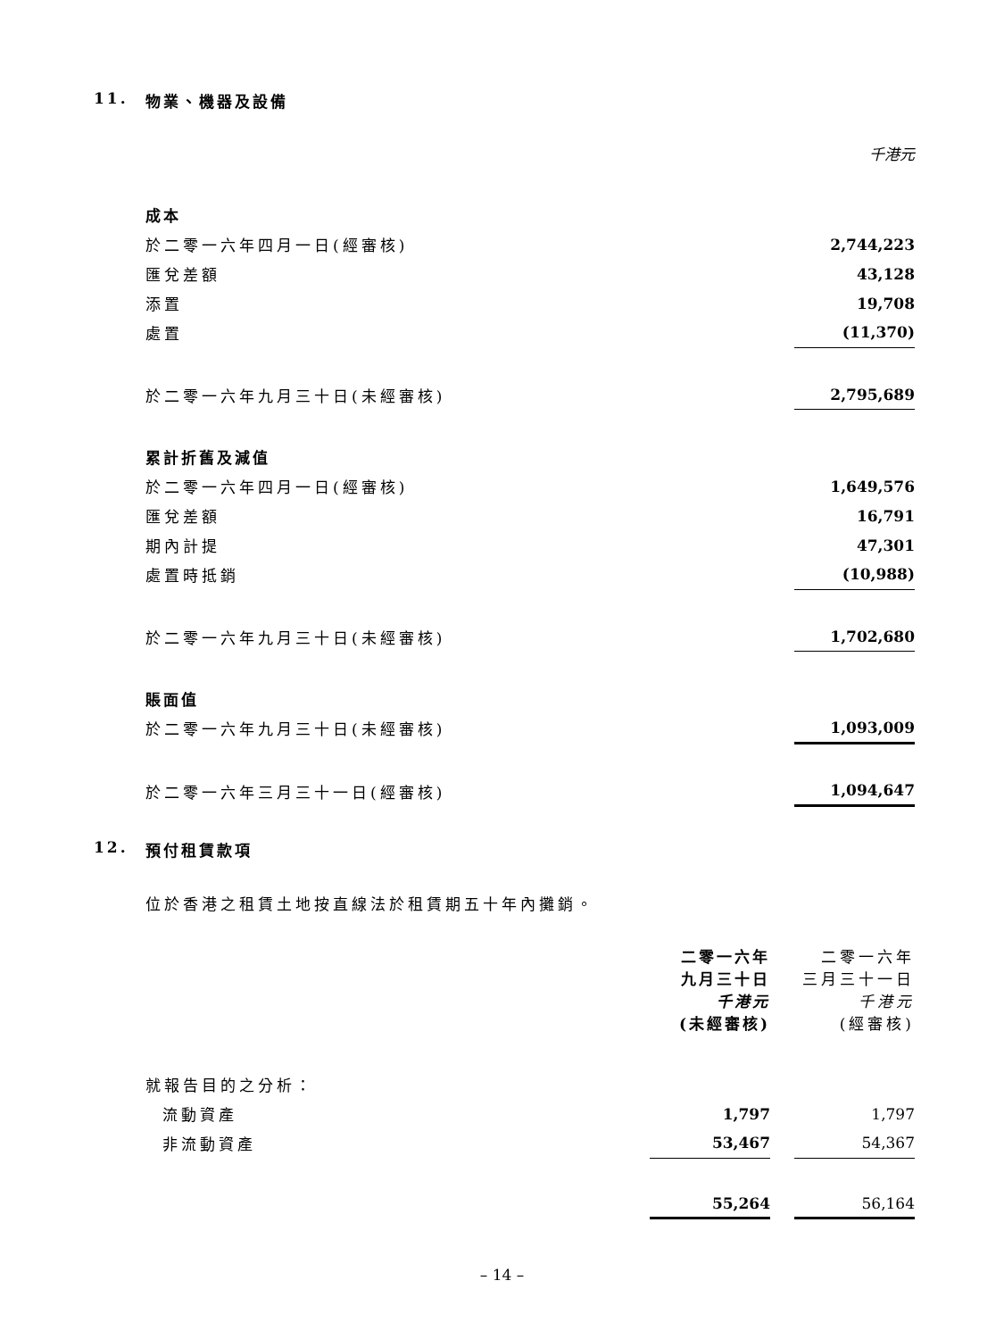11. 物業、機器及設備
| | 千港元 |
| 成本 | |
| 於二零一六年四月一日(經審核) | 2,744,223 |
| 匯兌差額 | 43,128 |
| 添置 | 19,708 |
| 處置 | (11,370) |
| 於二零一六年九月三十日(未經審核) | 2,795,689 |
| 累計折舊及減值 | |
| 於二零一六年四月一日(經審核) | 1,649,576 |
| 匯兌差額 | 16,791 |
| 期內計提 | 47,301 |
| 處置時抵銷 | (10,988) |
| 於二零一六年九月三十日(未經審核) | 1,702,680 |
| 賬面值 | |
| 於二零一六年九月三十日(未經審核) | 1,093,009 |
| 於二零一六年三月三十一日(經審核) | 1,094,647 |
12. 預付租賃款項
位於香港之租賃土地按直線法於租賃期五十年內攤銷。
| | 二零一六年 九月三十日 千港元 (未經審核) | | 二零一六年 三月三十一日 千港元 (經審核) |
| 就報告目的之分析： | | | |
| 流動資產 | 1,797 | | 1,797 |
| 非流動資產 | 53,467 | | 54,367 |
| | 55,264 | | 56,164 |
– 14 –